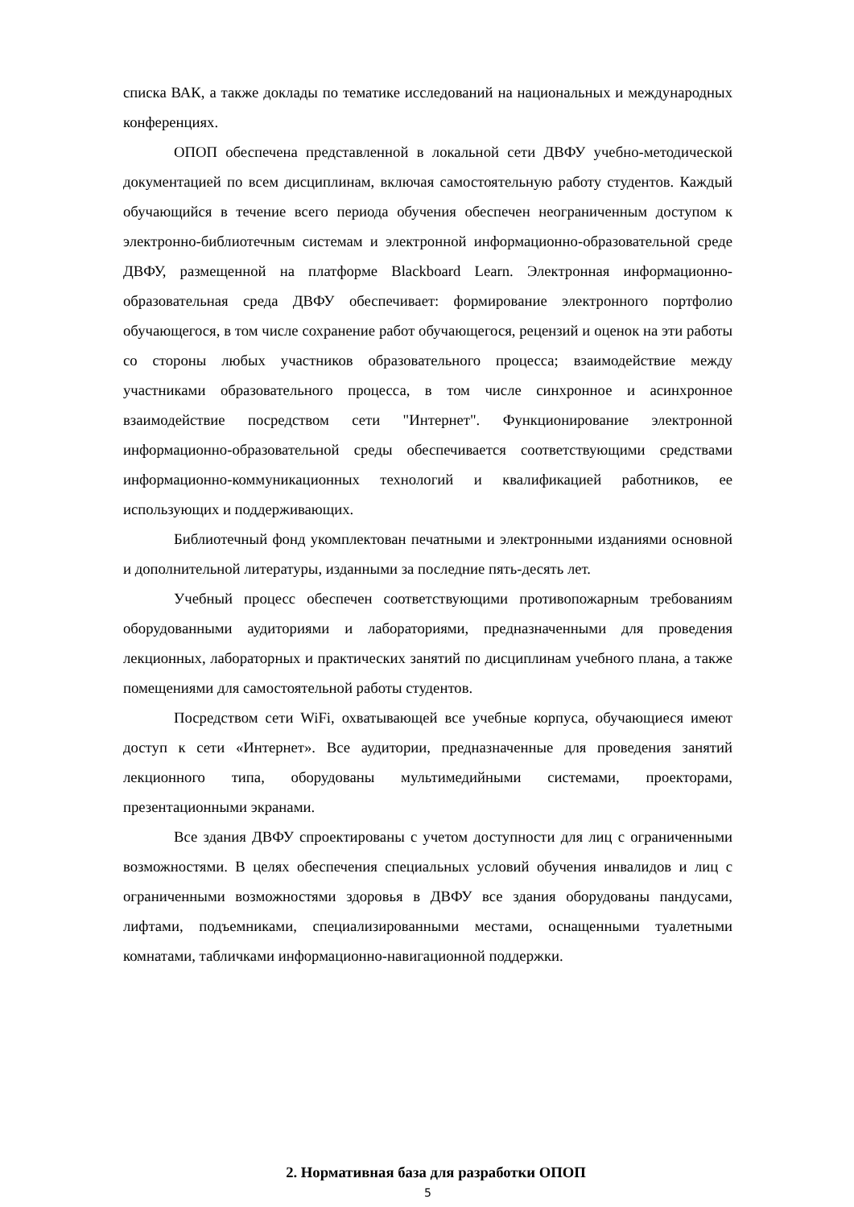списка ВАК, а также доклады по тематике исследований на национальных и международных конференциях.
ОПОП обеспечена представленной в локальной сети ДВФУ учебно-методической документацией по всем дисциплинам, включая самостоятельную работу студентов. Каждый обучающийся в течение всего периода обучения обеспечен неограниченным доступом к электронно-библиотечным системам и электронной информационно-образовательной среде ДВФУ, размещенной на платформе Blackboard Learn. Электронная информационно-образовательная среда ДВФУ обеспечивает: формирование электронного портфолио обучающегося, в том числе сохранение работ обучающегося, рецензий и оценок на эти работы со стороны любых участников образовательного процесса; взаимодействие между участниками образовательного процесса, в том числе синхронное и асинхронное взаимодействие посредством сети "Интернет". Функционирование электронной информационно-образовательной среды обеспечивается соответствующими средствами информационно-коммуникационных технологий и квалификацией работников, ее использующих и поддерживающих.
Библиотечный фонд укомплектован печатными и электронными изданиями основной и дополнительной литературы, изданными за последние пять-десять лет.
Учебный процесс обеспечен соответствующими противопожарным требованиям оборудованными аудиториями и лабораториями, предназначенными для проведения лекционных, лабораторных и практических занятий по дисциплинам учебного плана, а также помещениями для самостоятельной работы студентов.
Посредством сети WiFi, охватывающей все учебные корпуса, обучающиеся имеют доступ к сети «Интернет». Все аудитории, предназначенные для проведения занятий лекционного типа, оборудованы мультимедийными системами, проекторами, презентационными экранами.
Все здания ДВФУ спроектированы с учетом доступности для лиц с ограниченными возможностями. В целях обеспечения специальных условий обучения инвалидов и лиц с ограниченными возможностями здоровья в ДВФУ все здания оборудованы пандусами, лифтами, подъемниками, специализированными местами, оснащенными туалетными комнатами, табличками информационно-навигационной поддержки.
2. Нормативная база для разработки ОПОП
5